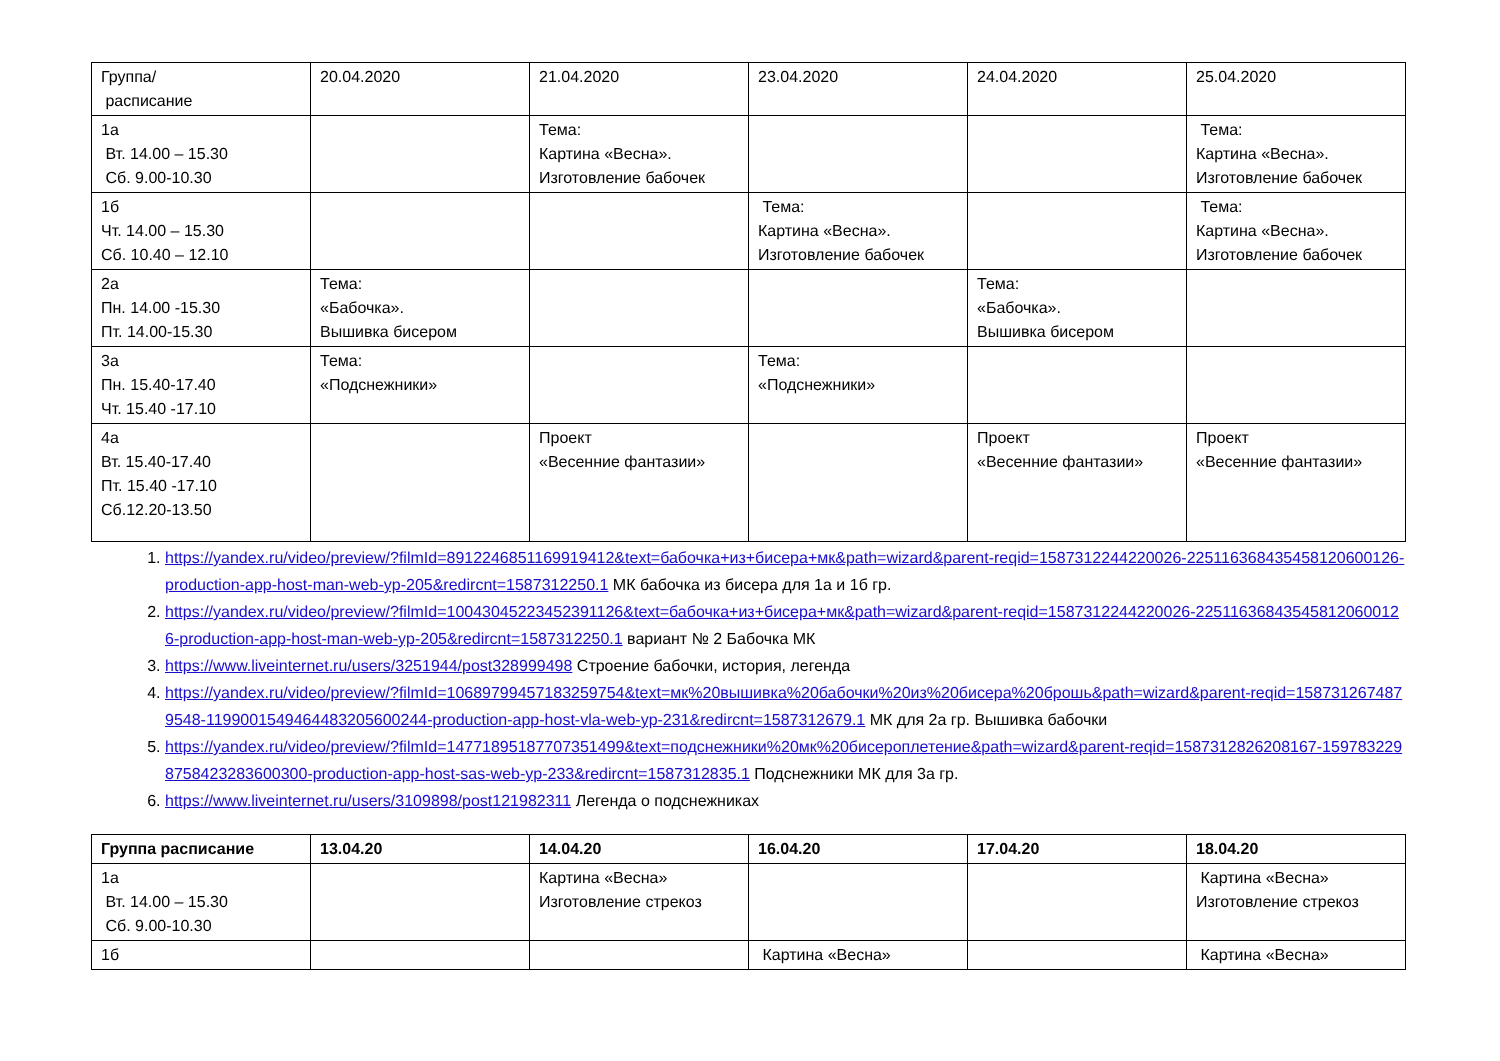| Группа/ расписание | 20.04.2020 | 21.04.2020 | 23.04.2020 | 24.04.2020 | 25.04.2020 |
| 1а Вт. 14.00 – 15.30 Сб. 9.00-10.30 | | Тема: Картина «Весна». Изготовление бабочек | | | Тема: Картина «Весна». Изготовление бабочек |
| 1б Чт. 14.00 – 15.30 Сб. 10.40 – 12.10 | | | Тема: Картина «Весна». Изготовление бабочек | | Тема: Картина «Весна». Изготовление бабочек |
| 2а Пн. 14.00 -15.30 Пт. 14.00-15.30 | Тема: «Бабочка». Вышивка бисером | | | Тема: «Бабочка». Вышивка бисером | |
| 3а Пн. 15.40-17.40 Чт. 15.40 -17.10 | Тема: «Подснежники» | | Тема: «Подснежники» | | |
| 4а Вт. 15.40-17.40 Пт. 15.40 -17.10 Сб.12.20-13.50 | | Проект «Весенние фантазии» | | Проект «Весенние фантазии» | Проект «Весенние фантазии» |
1. https://yandex.ru/video/preview/?filmId=8912246851169919412&text=бабочка+из+бисера+мк&path=wizard&parent-reqid=1587312244220026-225116368435458120600126-production-app-host-man-web-yp-205&redircnt=1587312250.1 МК бабочка из бисера для 1а и 1б гр.
2. https://yandex.ru/video/preview/?filmId=10043045223452391126&text=бабочка+из+бисера+мк&path=wizard&parent-reqid=1587312244220026-225116368435458120600126-production-app-host-man-web-yp-205&redircnt=1587312250.1 вариант № 2 Бабочка МК
3. https://www.liveinternet.ru/users/3251944/post328999498 Строение бабочки, история, легенда
4. https://yandex.ru/video/preview/?filmId=10689799457183259754&text=мк%20вышивка%20бабочки%20из%20бисера%20брошь&path=wizard&parent-reqid=1587312674879548-1199001549464483205600244-production-app-host-vla-web-yp-231&redircnt=1587312679.1 МК для 2а гр. Вышивка бабочки
5. https://yandex.ru/video/preview/?filmId=14771895187707351499&text=подснежники%20мк%20бисероплетение&path=wizard&parent-reqid=1587312826208167-1597832298758423283600300-production-app-host-sas-web-yp-233&redircnt=1587312835.1 Подснежники МК для 3а гр.
6. https://www.liveinternet.ru/users/3109898/post121982311 Легенда о подснежниках
| Группа расписание | 13.04.20 | 14.04.20 | 16.04.20 | 17.04.20 | 18.04.20 |
| --- | --- | --- | --- | --- | --- |
| 1а Вт. 14.00 – 15.30 Сб. 9.00-10.30 | | Картина «Весна» Изготовление стрекоз | | | Картина «Весна» Изготовление стрекоз |
| 1б | | | Картина «Весна» | | Картина «Весна» |